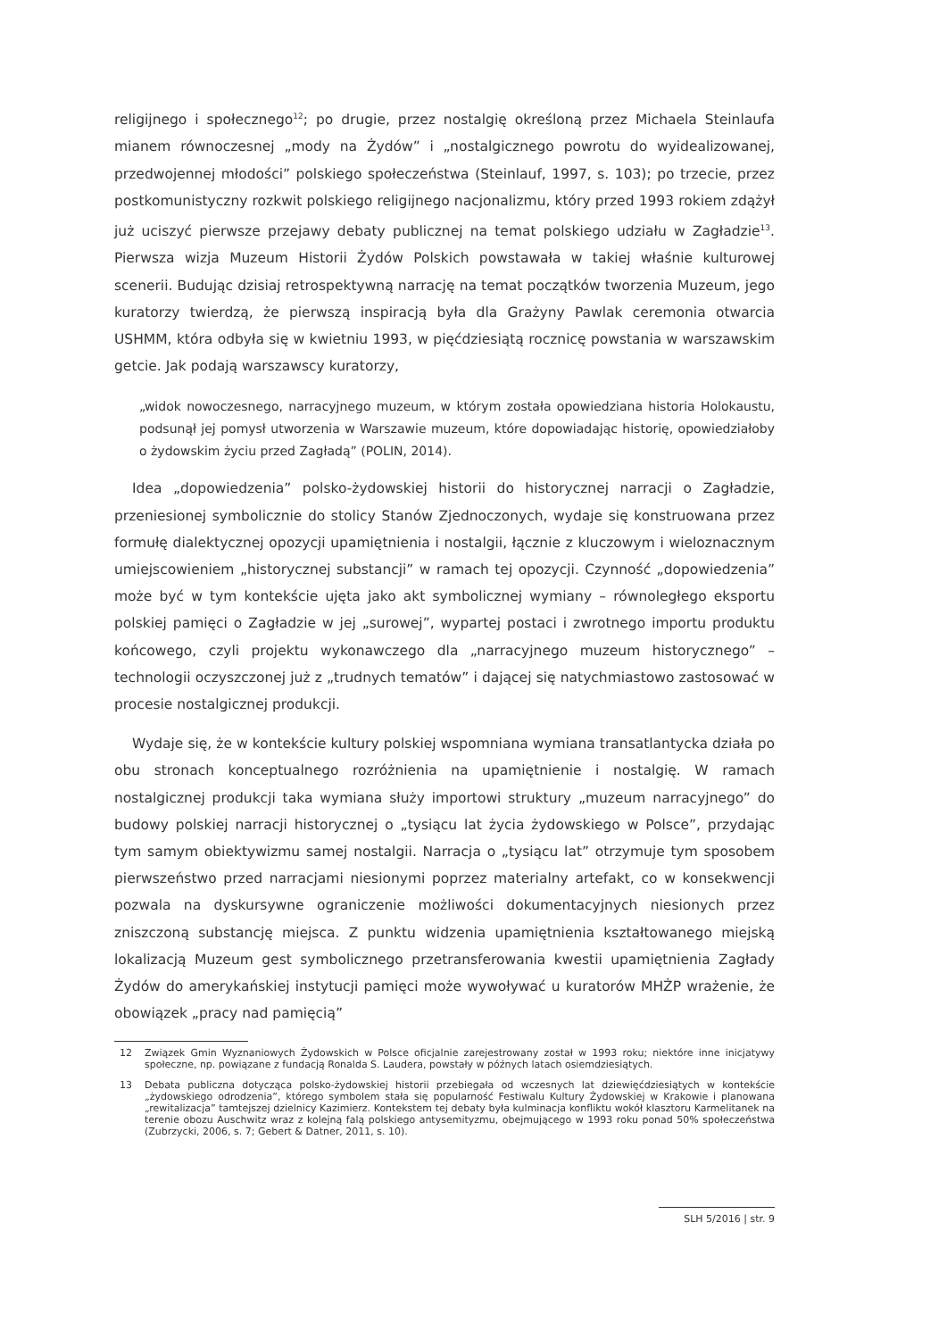religijnego i społecznego<sup>12</sup>; po drugie, przez nostalgię określoną przez Michaela Steinlaufa mianem równoczesnej „mody na Żydów” i „nostalgicznego powrotu do wyidealizowanej, przedwojennej młodości” polskiego społeczeństwa (Steinlauf, 1997, s. 103); po trzecie, przez postkomunistyczny rozkwit polskiego religijnego nacjonalizmu, który przed 1993 rokiem zdążył już uciszyć pierwsze przejawy debaty publicznej na temat polskiego udziału w Zagładzie<sup>13</sup>. Pierwsza wizja Muzeum Historii Żydów Polskich powstawała w takiej właśnie kulturowej scenerii. Budując dzisiaj retrospektywną narrację na temat początków tworzenia Muzeum, jego kuratorzy twierdzą, że pierwszą inspiracją była dla Grażyny Pawlak ceremonia otwarcia USHMM, która odbyła się w kwietniu 1993, w pięćdziesiątą rocznicę powstania w warszawskim getcie. Jak podają warszawscy kuratorzy,
„widok nowoczesnego, narracyjnego muzeum, w którym została opowiedziana historia Holokaustu, podsunął jej pomysł utworzenia w Warszawie muzeum, które dopowiadając historię, opowiedziałoby o żydowskim życiu przed Zagładą” (POLIN, 2014).
Idea „dopowiedzenia” polsko-żydowskiej historii do historycznej narracji o Zagładzie, przeniesionej symbolicznie do stolicy Stanów Zjednoczonych, wydaje się konstruowana przez formułę dialektycznej opozycji upamiętnienia i nostalgii, łącznie z kluczowym i wieloznacznym umiejscowieniem „historycznej substancji” w ramach tej opozycji. Czynność „dopowiedzenia” może być w tym kontekście ujęta jako akt symbolicznej wymiany – równoległego eksportu polskiej pamięci o Zagładzie w jej „surowej”, wypartej postaci i zwrotnego importu produktu końcowego, czyli projektu wykonawczego dla „narracyjnego muzeum historycznego” – technologii oczyszczonej już z „trudnych tematów” i dającej się natychmiastowo zastosować w procesie nostalgicznej produkcji.
Wydaje się, że w kontekście kultury polskiej wspomniana wymiana transatlantycka działa po obu stronach konceptualnego rozróżnienia na upamiętnienie i nostalgię. W ramach nostalgicznej produkcji taka wymiana służy importowi struktury „muzeum narracyjnego” do budowy polskiej narracji historycznej o „tysiącu lat życia żydowskiego w Polsce”, przydając tym samym obiektywizmu samej nostalgii. Narracja o „tysiącu lat” otrzymuje tym sposobem pierwszeństwo przed narracjami niesionymi poprzez materialny artefakt, co w konsekwencji pozwala na dyskursywne ograniczenie możliwości dokumentacyjnych niesionych przez zniszczoną substancję miejsca. Z punktu widzenia upamiętnienia kształtowanego miejską lokalizacją Muzeum gest symbolicznego przetransferowania kwestii upamiętnienia Zagłady Żydów do amerykańskiej instytucji pamięci może wywoływać u kuratorów MHŻP wrażenie, że obowiązek „pracy nad pamięcią”
12 Związek Gmin Wyznaniowych Żydowskich w Polsce oficjalnie zarejestrowany został w 1993 roku; niektóre inne inicjatywy społeczne, np. powiązane z fundacją Ronalda S. Laudera, powstały w późnych latach osiemdziesiątych.
13 Debata publiczna dotycząca polsko-żydowskiej historii przebiegała od wczesnych lat dziewięćdziesiątych w kontekście „żydowskiego odrodzenia”, którego symbolem stała się popularność Festiwalu Kultury Żydowskiej w Krakowie i planowana „rewitalizacja” tamtejszej dzielnicy Kazimierz. Kontekstem tej debaty była kulminacja konfliktu wokół klasztoru Karmelitanek na terenie obozu Auschwitz wraz z kolejną falą polskiego antysemityzmu, obejmującego w 1993 roku ponad 50% społeczeństwa (Zubrzycki, 2006, s. 7; Gebert & Datner, 2011, s. 10).
SLH 5/2016 | str. 9